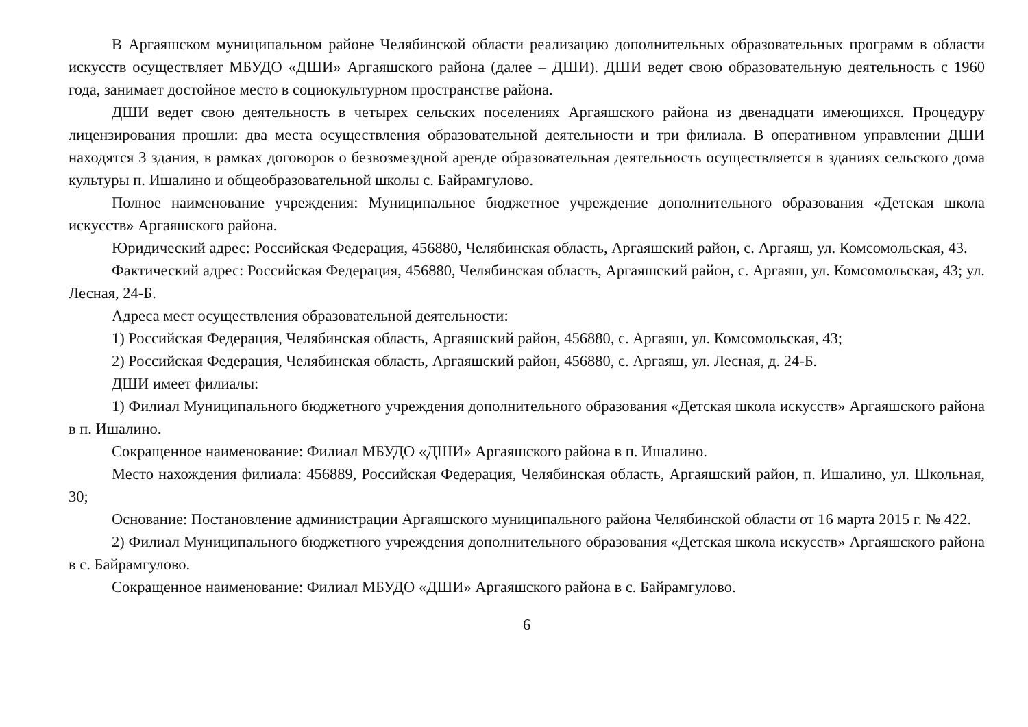В Аргаяшском муниципальном районе Челябинской области реализацию дополнительных образовательных программ в области искусств осуществляет МБУДО «ДШИ» Аргаяшского района (далее – ДШИ). ДШИ ведет свою образовательную деятельность с 1960 года, занимает достойное место в социокультурном пространстве района.
ДШИ ведет свою деятельность в четырех сельских поселениях Аргаяшского района из двенадцати имеющихся. Процедуру лицензирования прошли: два места осуществления образовательной деятельности и три филиала. В оперативном управлении ДШИ находятся 3 здания, в рамках договоров о безвозмездной аренде образовательная деятельность осуществляется в зданиях сельского дома культуры п. Ишалино и общеобразовательной школы с. Байрамгулово.
Полное наименование учреждения: Муниципальное бюджетное учреждение дополнительного образования «Детская школа искусств» Аргаяшского района.
Юридический адрес: Российская Федерация, 456880, Челябинская область, Аргаяшский район, с. Аргаяш, ул. Комсомольская, 43.
Фактический адрес: Российская Федерация, 456880, Челябинская область, Аргаяшский район, с. Аргаяш, ул. Комсомольская, 43; ул. Лесная, 24-Б.
Адреса мест осуществления образовательной деятельности:
1) Российская Федерация, Челябинская область, Аргаяшский район, 456880, с. Аргаяш, ул. Комсомольская, 43;
2) Российская Федерация, Челябинская область, Аргаяшский район, 456880, с. Аргаяш, ул. Лесная, д. 24-Б.
ДШИ имеет филиалы:
1) Филиал Муниципального бюджетного учреждения дополнительного образования «Детская школа искусств» Аргаяшского района в п. Ишалино.
Сокращенное наименование: Филиал МБУДО «ДШИ» Аргаяшского района в п. Ишалино.
Место нахождения филиала: 456889, Российская Федерация, Челябинская область, Аргаяшский район, п. Ишалино, ул. Школьная, 30;
Основание: Постановление администрации Аргаяшского муниципального района Челябинской области от 16 марта 2015 г. № 422.
2) Филиал Муниципального бюджетного учреждения дополнительного образования «Детская школа искусств» Аргаяшского района в с. Байрамгулово.
Сокращенное наименование: Филиал МБУДО «ДШИ» Аргаяшского района в с. Байрамгулово.
6